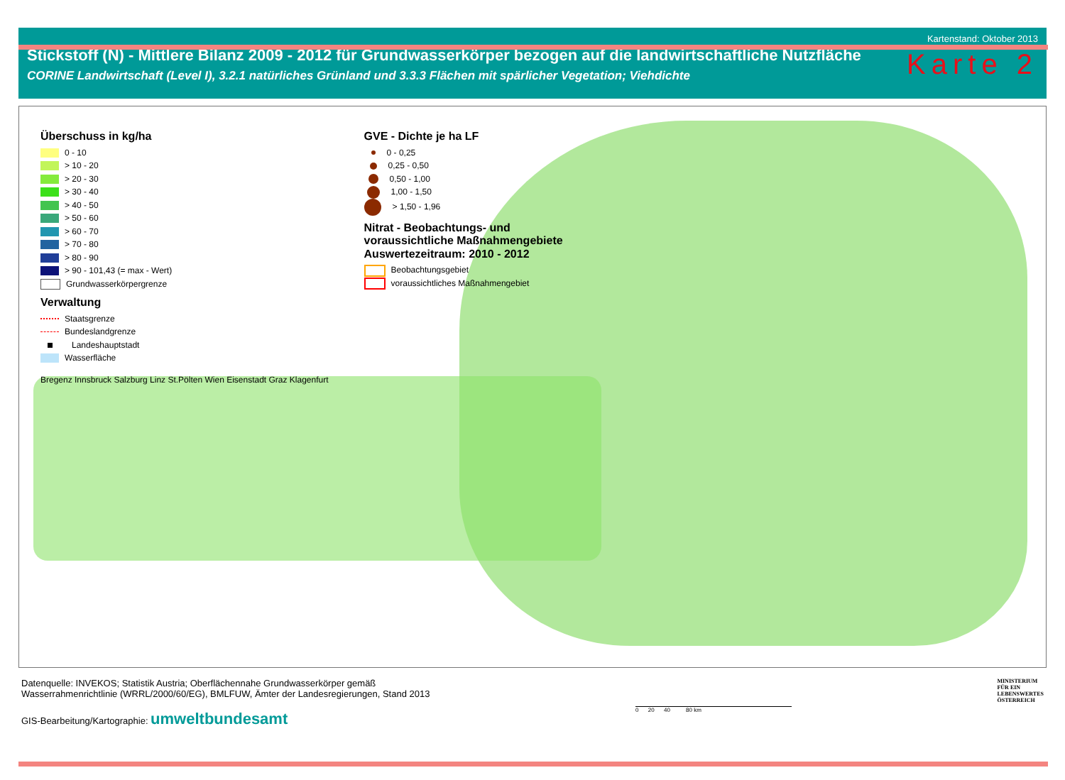Stickstoff (N) - Mittlere Bilanz 2009 - 2012 für Grundwasserkörper bezogen auf die landwirtschaftliche Nutzfläche
CORINE Landwirtschaft (Level I), 3.2.1 natürliches Grünland und 3.3.3 Flächen mit spärlicher Vegetation; Viehdichte
Kartenstand: Oktober 2013
Karte 2
Überschuss in kg/ha
0 - 10
> 10 - 20
> 20 - 30
> 30 - 40
> 40 - 50
> 50 - 60
> 60 - 70
> 70 - 80
> 80 - 90
> 90 - 101,43 (= max - Wert)
Grundwasserkörpergrenze
Verwaltung
Staatsgrenze
Bundeslandgrenze
Landeshauptstadt
Wasserfläche
Bregenz Innsbruck Salzburg Linz St.Pölten Wien Eisenstadt Graz Klagenfurt
GVE - Dichte je ha LF
0 - 0,25
0,25 - 0,50
0,50 - 1,00
1,00 - 1,50
> 1,50 - 1,96
Nitrat - Beobachtungs- und
voraussichtliche Maßnahmengebiete
Auswertezeitraum: 2010 - 2012
Beobachtungsgebiet
voraussichtliches Maßnahmengebiet
Datenquelle: INVEKOS; Statistik Austria; Oberflächennahe Grundwasserkörper gemäß
Wasserrahmenrichtlinie (WRRL/2000/60/EG), BMLFUW, Ämter der Landesregierungen, Stand 2013
GIS-Bearbeitung/Kartographie: umweltbundesamt
0 20 40 80 km
MINISTERIUM
FÜR EIN
LEBENSWERTES
ÖSTERREICH